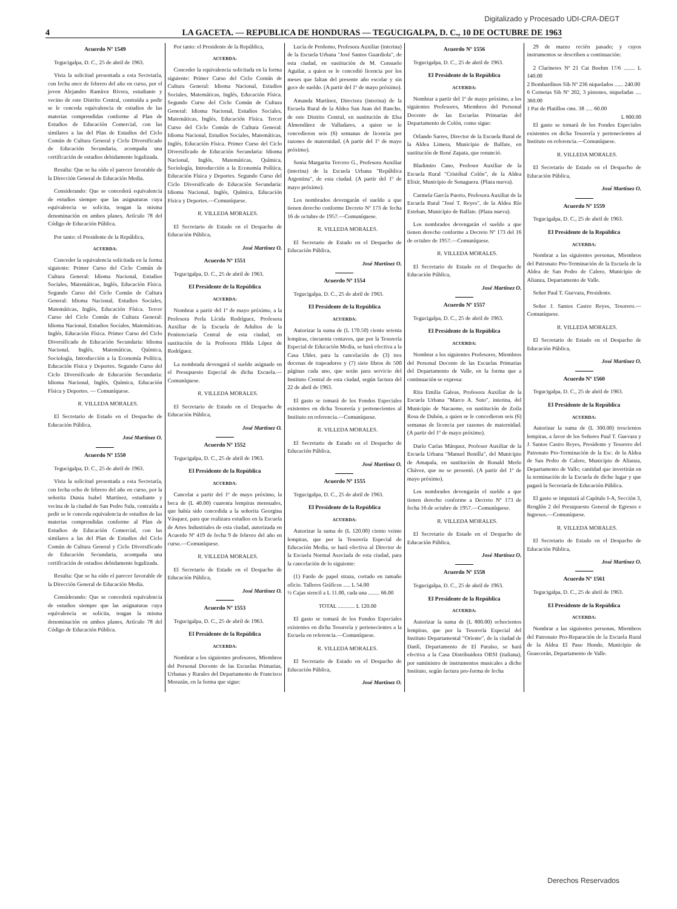Digitalizado y Procesado UDI-CRA-DEGT
4 LA GACETA. — REPUBLICA DE HONDURAS — TEGUCIGALPA, D. C., 10 DE OCTUBRE DE 1963
Acuerdo Nº 1549
Tegucigalpa, D. C., 25 de abril de 1963.
Vista la solicitud presentada a esta Secretaría, con fecha once de febrero del año en curso, por el joven Alejandro Ramírez Rivera, estudiante y vecino de este Distrito Central, contraída a pedir se le conceda equivalencia de estudios de las materias comprendidas conforme al Plan de Estudios de Educación Comercial, con las similares a las del Plan de Estudios del Ciclo Común de Cultura General y Ciclo Diversificado de Educación Secundaria, acompaña una certificación de estudios debidamente legalizada.
Resulta: Que se ha oído el parecer favorable de la Dirección General de Educación Media.
Considerando: Que se concederá equivalencia de estudios siempre que las asignaturas cuya equivalencia se solicita, tengan la misma denominación en ambos planes, Artículo 78 del Código de Educación Pública.
Por tanto: el Presidente de la República,
ACUERDA:
Conceder la equivalencia solicitada en la forma siguiente: Primer Curso del Ciclo Común de Cultura General: Idioma Nacional, Estudios Sociales, Matemáticas, Inglés, Educación Física. Segundo Curso del Ciclo Común de Cultura General: Idioma Nacional, Estudios Sociales, Matemáticas, Inglés, Educación Física. Tercer Curso del Ciclo Común de Cultura General: Idioma Nacional, Estudios Sociales, Matemáticas, Inglés, Educación Física. Primer Curso del Ciclo Diversificado de Educación Secundaria: Idioma Nacional, Inglés, Matemáticas, Química, Sociología, Introducción a la Economía Política, Educación Física y Deportes. Segundo Curso del Ciclo Diversificado de Educación Secundaria: Idioma Nacional, Inglés, Química, Educación Física y Deportes. — Comuníquese.
R. VILLEDA MORALES.
El Secretario de Estado en el Despacho de Educación Pública,
José Martínez O.
Acuerdo Nº 1550
Tegucigalpa, D. C., 25 de abril de 1963.
Vista la solicitud presentada a esta Secretaría, con fecha ocho de febrero del año en curso, por la señorita Dunia Isabel Martínez, estudiante y vecina de la ciudad de San Pedro Sula, contraída a pedir se le conceda equivalencia de estudios de las materias comprendidas conforme al Plan de Estudios de Educación Comercial, con las similares a las del Plan de Estudios del Ciclo Común de Cultura General y Ciclo Diversificado de Educación Secundaria, acompaña una certificación de estudios debidamente legalizada.
Resulta: Que se ha oído el parecer favorable de la Dirección General de Educación Media.
Considerando: Que se concederá equivalencia de estudios siempre que las asignaturas cuya equivalencia se solicita, tengan la misma denominación en ambos planes, Artículo 78 del Código de Educación Pública.
Por tanto: el Presidente de la República,
ACUERDA:
Conceder la equivalencia solicitada en la forma siguiente: Primer Curso del Ciclo Común de Cultura General: Idioma Nacional, Estudios Sociales, Matemáticas, Inglés, Educación Física. Segundo Curso del Ciclo Común de Cultura General: Idioma Nacional, Estudios Sociales, Matemáticas, Inglés, Educación Física. Tercer Curso del Ciclo Común de Cultura General: Idioma Nacional, Estudios Sociales, Matemáticas, Inglés, Educación Física. Primer Curso del Ciclo Diversificado de Educación Secundaria: Idioma Nacional, Inglés, Matemáticas, Química, Sociología, Introducción a la Economía Política, Educación Física y Deportes. Segundo Curso del Ciclo Diversificado de Educación Secundaria: Idioma Nacional, Inglés, Química, Educación Física y Deportes.—Comuníquese.
R. VILLEDA MORALES.
El Secretario de Estado en el Despacho de Educación Pública,
José Martínez O.
Acuerdo Nº 1551
Tegucigalpa, D. C., 25 de abril de 1963.
El Presidente de la República
ACUERDA:
Nombrar a partir del 1º de mayo próximo, a la Profesora Perla Lícida Rodríguez, Profesora Auxiliar de la Escuela de Adultos de la Penitenciaría Central de esta ciudad, en sustitución de la Profesora Hilda López de Rodríguez.
La nombrada devengará el sueldo asignado en el Presupuesto Especial de dicha Escuela.—Comuníquese.
R. VILLEDA MORALES.
El Secretario de Estado en el Despacho de Educación Pública,
José Martínez O.
Acuerdo Nº 1552
Tegucigalpa, D. C., 25 de abril de 1963.
El Presidente de la República
ACUERDA:
Cancelar a partir del 1º de mayo próximo, la beca de (L 40.00) cuarenta lempiras mensuales, que había sido concedida a la señorita Georgina Vásquez, para que realizara estudios en la Escuela de Artes Industriales de esta ciudad, autorizada en Acuerdo Nº 419 de fecha 9 de febrero del año en curso.—Comuníquese.
R. VILLEDA MORALES.
El Secretario de Estado en el Despacho de Educación Pública,
José Martínez O.
Acuerdo Nº 1553
Tegucigalpa, D. C., 25 de abril de 1963.
El Presidente de la República
ACUERDA:
Nombrar a los siguientes profesores, Miembros del Personal Docente de las Escuelas Primarias, Urbanas y Rurales del Departamento de Francisco Morazán, en la forma que sigue:
Lucía de Perdomo, Profesora Auxiliar (interina) de la Escuela Urbana "José Santos Guardiola", de esta ciudad, en sustitución de M. Consuelo Aguilar, a quien se le concedió licencia por los meses que faltan del presente año escolar y sin goce de sueldo. (A partir del 1º de mayo próximo).
Amanda Martínez, Directora (interina) de la Escuela Rural de la Aldea San Juan del Rancho, de este Distrito Central, en sustitución de Elsa Almendárez de Valladares, a quien se le concedieron seis (6) semanas de licencia por razones de maternidad. (A partir del 1º de mayo próximo).
Sonia Margarita Tercero G., Profesora Auxiliar (interina) de la Escuela Urbana "República Argentina", de esta ciudad. (A partir del 1º de mayo próximo).
Los nombrados devengarán el sueldo a que tienen derecho conforme Decreto Nº 173 de fecha 16 de octubre de 1957.—Comuníquese.
R. VILLEDA MORALES.
El Secretario de Estado en el Despacho de Educación Pública,
José Martínez O.
Acuerdo Nº 1554
Tegucigalpa, D. C., 25 de abril de 1963.
El Presidente de la República
ACUERDA:
Autorizar la suma de (L 170.50) ciento setenta lempiras, cincuenta centavos, que por la Tesorería Especial de Educación Media, se hará efectiva a la Casa Uhler, para la cancelación de (3) tres docenas de trapeadores y (7) siete libros de 500 páginas cada uno, que serán para servicio del Instituto Central de esta ciudad, según factura del 22 de abril de 1963.
El gasto se tomará de los Fondos Especiales existentes en dicha Tesorería y pertenecientes al Instituto en referencia.—Comuníquese.
R. VILLEDA MORALES.
El Secretario de Estado en el Despacho de Educación Pública,
José Martínez O.
Acuerdo Nº 1555
Tegucigalpa, D. C., 25 de abril de 1963.
El Presidente de la República
ACUERDA:
Autorizar la suma de (L 120.00) ciento veinte lempiras, que por la Tesorería Especial de Educación Media, se hará efectiva al Director de la Escuela Normal Asociada de esta ciudad, para la cancelación de lo siguiente:
(1) Fardo de papel straza, cortado en tamaño oficio. Talleres Gráficos ..... L 54.00
½ Cajas stencil a L 11.00, cada una ........ 66.00
TOTAL ............ L 120.00
El gasto se tomará de los Fondos Especiales existentes en dicha Tesorería y pertenecientes a la Escuela en referencia.—Comuníquese.
R. VILLEDA MORALES.
El Secretario de Estado en el Despacho de Educación Pública,
José Martínez O.
Acuerdo Nº 1556
Tegucigalpa, D. C., 25 de abril de 1963.
El Presidente de la República
ACUERDA:
Nombrar a partir del 1º de mayo próximo, a los siguientes Profesores, Miembros del Personal Docente de las Escuelas Primarias del Departamento de Colón, como sigue:
Orlando Sarres, Director de la Escuela Rural de la Aldea Limera, Municipio de Balfate, en sustitución de René Zapata, que renunció.
Bladimiro Cano, Profesor Auxiliar de la Escuela Rural "Cristóbal Colón", de la Aldea Elixir, Municipio de Sonaguera. (Plaza nueva).
Carmela García Puerto, Profesora Auxiliar de la Escuela Rural "José T. Reyes", de la Aldea Río Esteban, Municipio de Balfate. (Plaza nueva).
Los nombrados devengarán el sueldo a que tienen derecho conforme a Decreto Nº 173 del 16 de octubre de 1957.—Comuníquese.
R. VILLEDA MORALES.
El Secretario de Estado en el Despacho de Educación Pública,
José Martínez O.
Acuerdo Nº 1557
Tegucigalpa, D. C., 25 de abril de 1963.
El Presidente de la República
ACUERDA:
Nombrar a los siguientes Profesores, Miembros del Personal Docente de las Escuelas Primarias del Departamento de Valle, en la forma que a continuación se expresa:
Rita Emilia Galeas, Profesora Auxiliar de la Escuela Urbana "Marco A. Soto", interina, del Municipio de Nacaome, en sustitución de Zoila Rosa de Dubón, a quien se le concedieron seis (6) semanas de licencia por razones de maternidad. (A partir del 1º de mayo próximo).
Darío Carías Márquez, Profesor Auxiliar de la Escuela Urbana "Manuel Bonilla", del Municipio de Amapala, en sustitución de Ronald Merlo Chávez, que no se presentó. (A partir del 1º de mayo próximo).
Los nombrados devengarán el sueldo a que tienen derecho conforme a Decreto Nº 173 de fecha 16 de octubre de 1957.—Comuníquese.
R. VILLEDA MORALES.
El Secretario de Estado en el Despacho de Educación Pública,
José Martínez O.
Acuerdo Nº 1558
Tegucigalpa, D. C., 25 de abril de 1963.
El Presidente de la República
ACUERDA:
Autorizar la suma de (L 800.00) ochocientos lempiras, que por la Tesorería Especial del Instituto Departamental "Oriente", de la ciudad de Danlí, Departamento de El Paraíso, se hará efectiva a la Casa Distribuidora ORSI (italiana), por suministro de instrumentos musicales a dicho Instituto, según factura pro-forma de fecha
29 de marzo recién pasado; y cuyos instrumentos se describen a continuación:
2 Clarinetes Nº 21 Cat Boehm 17/6 ........ L 140.00
2 Bombardinos Sib Nº 236 niquelados ...... 240.00
6 Cornetas Sib Nº 202, 3 pistones, niqueladas .... 360.00
1 Par de Platillos cms. 38 ..... 60.00
L 800.00
El gasto se tomará de los Fondos Especiales existentes en dicha Tesorería y pertenecientes al Instituto en referencia.—Comuníquese.
R. VILLEDA MORALES.
El Secretario de Estado en el Despacho de Educación Pública,
José Martínez O.
Acuerdo Nº 1559
Tegucigalpa, D. C., 25 de abril de 1963.
El Presidente de la República
ACUERDA:
Nombrar a las siguientes personas, Miembros del Patronato Pro-Terminación de la Escuela de la Aldea de San Pedro de Calero, Municipio de Alianza, Departamento de Valle.
Señor Paul T. Guevara, Presidente.
Señor J. Santos Castro Reyes, Tesorero.—Comuníquese.
R. VILLEDA MORALES.
El Secretario de Estado en el Despacho de Educación Pública,
José Martínez O.
Acuerdo Nº 1560
Tegucigalpa, D. C., 25 de abril de 1963.
El Presidente de la República
ACUERDA:
Autorizar la suma de (L 300.00) trescientos lempiras, a favor de los Señores Paul T. Guevara y J. Santos Castro Reyes, Presidente y Tesorero del Patronato Pro-Terminación de la Esc. de la Aldea de San Pedro de Calero, Municipio de Alianza, Departamento de Valle; cantidad que invertirán en la terminación de la Escuela de dicho lugar y que pagará la Secretaría de Educación Pública.
El gasto se imputará al Capítulo I-A, Sección 3, Renglón 2 del Presupuesto General de Egresos e Ingresos.—Comuníquese.
R. VILLEDA MORALES.
El Secretario de Estado en el Despacho de Educación Pública,
José Martínez O.
Acuerdo Nº 1561
Tegucigalpa, D. C., 25 de abril de 1963.
El Presidente de la República
ACUERDA:
Nombrar a las siguientes personas, Miembros del Patronato Pro-Reparación de la Escuela Rural de la Aldea El Paso Hondo, Municipio de Goascorán, Departamento de Valle.
Derechos Reservados